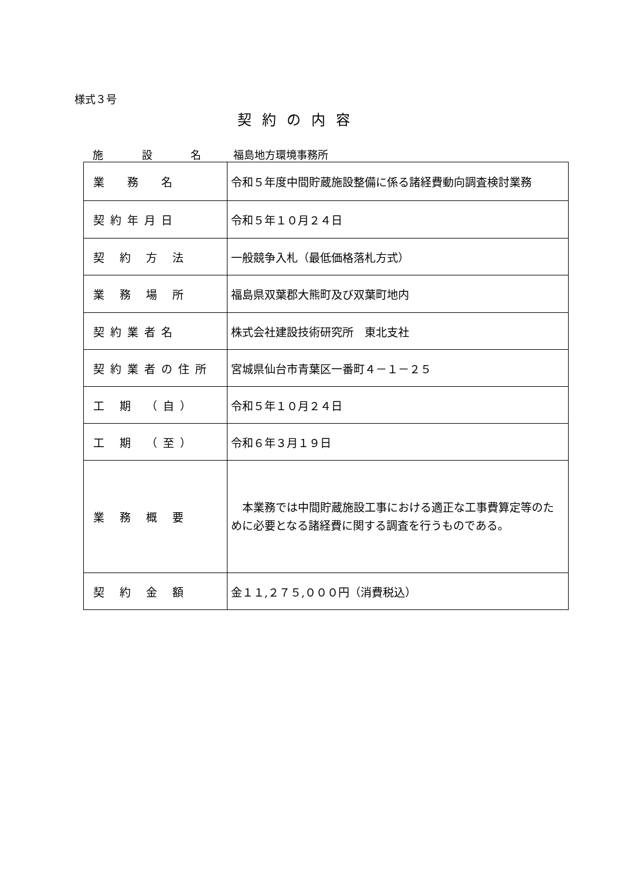様式３号
契約の内容
施 設 名 福島地方環境事務所
| 業 務 名 | 令和５年度中間貯蔵施設整備に係る諸経費動向調査検討業務 |
| 契約年月日 | 令和５年１０月２４日 |
| 契 約 方 法 | 一般競争入札（最低価格落札方式） |
| 業 務 場 所 | 福島県双葉郡大熊町及び双葉町地内 |
| 契約業者名 | 株式会社建設技術研究所 東北支社 |
| 契約業者の住所 | 宮城県仙台市青葉区一番町４－１－２５ |
| 工 期 （自） | 令和５年１０月２４日 |
| 工 期 （至） | 令和６年３月１９日 |
| 業 務 概 要 | 本業務では中間貯蔵施設工事における適正な工事費算定等のために必要となる諸経費に関する調査を行うものである。 |
| 契 約 金 額 | 金１１,２７５,０００円（消費税込） |